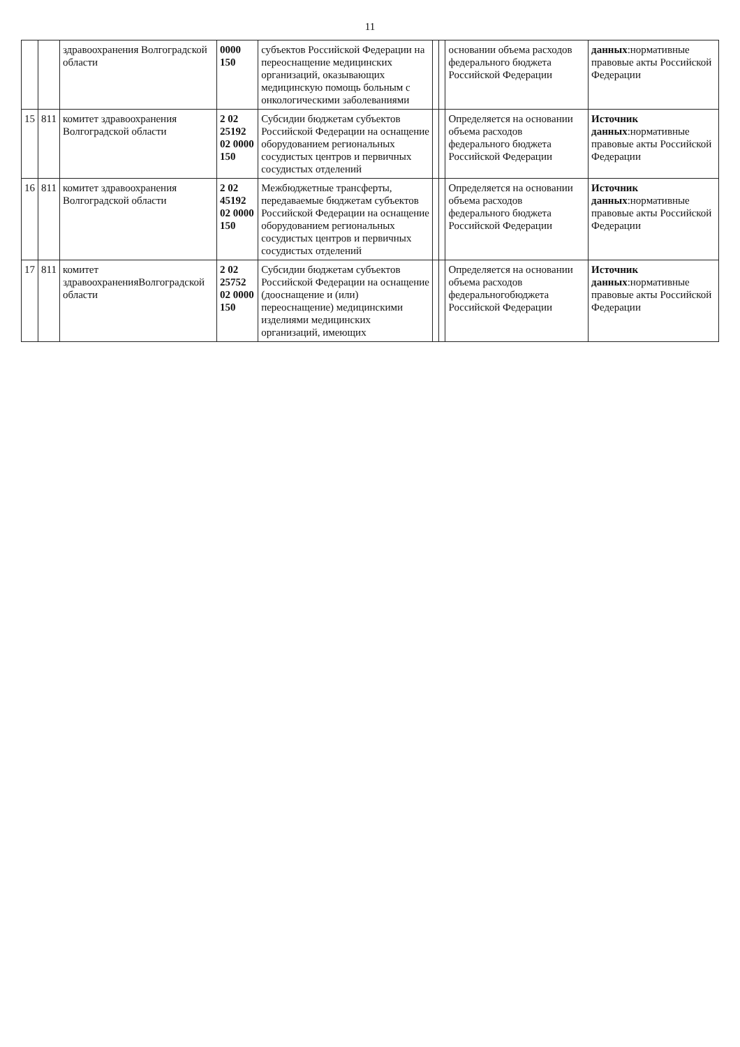11
| | | здравоохранения Волгоградской области | 0000 150 | субъектов Российской Федерации на переоснащение медицинских организаций, оказывающих медицинскую помощь больным с онкологическими заболеваниями | | | основании объема расходов федерального бюджета Российской Федерации | данных :нормативные правовые акты Российской Федерации |
| 15 | 811 | комитет здравоохранения Волгоградской области | 2 02 25192 02 0000 150 | Субсидии бюджетам субъектов Российской Федерации на оснащение оборудованием региональных сосудистых центров и первичных сосудистых отделений | | | Определяется на основании объема расходов федерального бюджета Российской Федерации | Источник данных :нормативные правовые акты Российской Федерации |
| 16 | 811 | комитет здравоохранения Волгоградской области | 2 02 45192 02 0000 150 | Межбюджетные трансферты, передаваемые бюджетам субъектов Российской Федерации на оснащение оборудованием региональных сосудистых центров и первичных сосудистых отделений | | | Определяется на основании объема расходов федерального бюджета Российской Федерации | Источник данных :нормативные правовые акты Российской Федерации |
| 17 | 811 | комитет здравоохраненияВолгоградской области | 2 02 25752 02 0000 150 | Субсидии бюджетам субъектов Российской Федерации на оснащение (дооснащение и (или) переоснащение) медицинскими изделиями медицинских организаций, имеющих | | | Определяется на основании объема расходов федеральногобюджета Российской Федерации | Источник данных :нормативные правовые акты Российской Федерации |